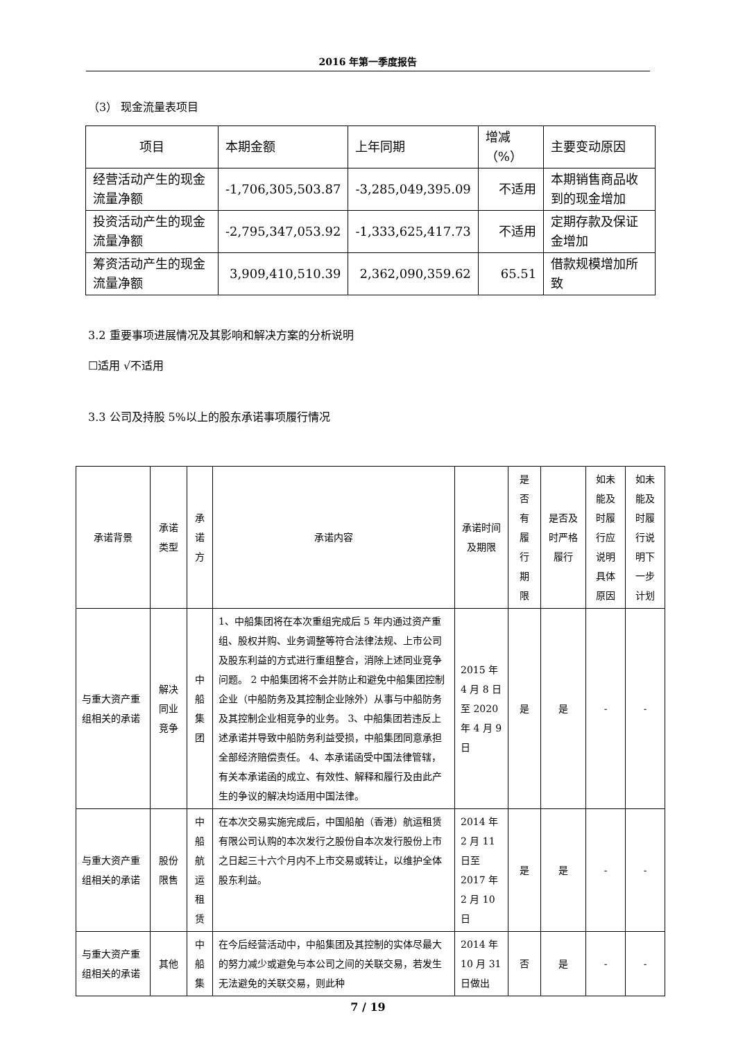2016 年第一季度报告
（3） 现金流量表项目
| 项目 | 本期金额 | 上年同期 | 增减（%） | 主要变动原因 |
| 经营活动产生的现金流量净额 | -1,706,305,503.87 | -3,285,049,395.09 | 不适用 | 本期销售商品收到的现金增加 |
| 投资活动产生的现金流量净额 | -2,795,347,053.92 | -1,333,625,417.73 | 不适用 | 定期存款及保证金增加 |
| 筹资活动产生的现金流量净额 | 3,909,410,510.39 | 2,362,090,359.62 | 65.51 | 借款规模增加所致 |
3.2 重要事项进展情况及其影响和解决方案的分析说明
☐适用 √不适用
3.3 公司及持股 5%以上的股东承诺事项履行情况
| 承诺背景 | 承诺类型 | 承 诺 方 | 承诺内容 | 承诺时间及期限 | 是 否 有 履 行 期 限 | 是否及时严格履行 | 如未能及时履行应说明具体原因 | 如未能及时履行说明下一步计划 |
| 与重大资产重组相关的承诺 | 解决同业竞争 | 中 船 集 团 | 1、中船集团将在本次重组完成后 5 年内通过资产重组、股权并购、业务调整等符合法律法规、上市公司及股东利益的方式进行重组整合，消除上述同业竞争问题。 2 中船集团将不会并防止和避免中船集团控制企业（中船防务及其控制企业除外）从事与中船防务及其控制企业相竞争的业务。 3、中船集团若违反上述承诺并导致中船防务利益受损，中船集团同意承担全部经济赔偿责任。 4、本承诺函受中国法律管辖，有关本承诺函的成立、有效性、解释和履行及由此产生的争议的解决均适用中国法律。 | 2015 年 4 月 8 日至 2020 年 4 月 9 日 | 是 | 是 | - | - |
| 与重大资产重组相关的承诺 | 股份限售 | 中 船 航 运 租 赁 | 在本次交易实施完成后，中国船舶（香港）航运租赁有限公司认购的本次发行之股份自本次发行股份上市之日起三十六个月内不上市交易或转让，以维护全体股东利益。 | 2014 年 2 月 11 日至 2017 年 2 月 10 日 | 是 | 是 | - | - |
| 与重大资产重组相关的承诺 | 其他 | 中 船 集 | 在今后经营活动中，中船集团及其控制的实体尽最大的努力减少或避免与本公司之间的关联交易，若发生无法避免的关联交易，则此种 | 2014 年 10 月 31 日做出 | 否 | 是 | - | - |
7 / 19